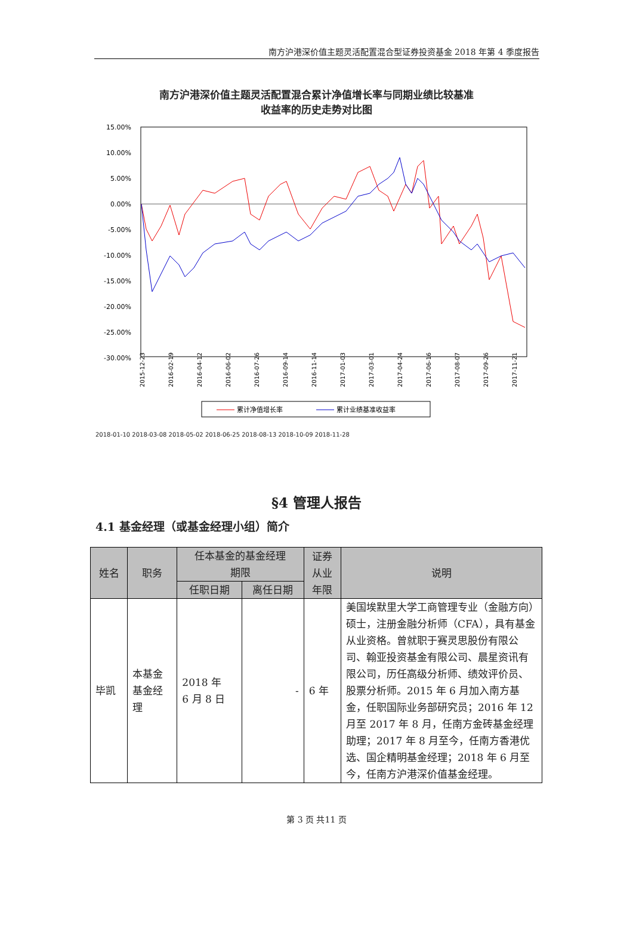南方沪港深价值主题灵活配置混合型证券投资基金 2018 年第 4 季度报告
南方沪港深价值主题灵活配置混合累计净值增长率与同期业绩比较基准
收益率的历史走势对比图
15.00%
10.00%
5.00%
0.00%
-5.00%
-10.00%
-15.00%
-20.00%
-25.00%
-30.00%
2015-12-23
2016-02-19
2016-04-12
2016-06-02
2016-07-26
2016-09-14
2016-11-14
2017-01-03
2017-03-01
2017-04-24
2017-06-16
2017-08-07
2017-09-26
2017-11-21
累计净值增长率
累计业绩基准收益率
2018-01-10 2018-03-08 2018-05-02 2018-06-25 2018-08-13 2018-10-09 2018-11-28
§4 管理人报告
4.1 基金经理（或基金经理小组）简介
| 姓名 | 职务 | 任本基金的基金经理 期限 | | 证券 从业 年限 | 说明 |
| --- | --- | --- | --- | --- | --- |
| | | 任职日期 | 离任日期 | | |
| 毕凯 | 本基金 基金经 理 | 2018 年 6 月 8 日 | - | 6 年 | 美国埃默里大学工商管理专业（金融方向）硕士，注册金融分析师（CFA），具有基金从业资格。曾就职于赛灵思股份有限公司、翰亚投资基金有限公司、晨星资讯有限公司，历任高级分析师、绩效评价员、股票分析师。2015 年 6 月加入南方基金，任职国际业务部研究员；2016 年 12 月至 2017 年 8 月，任南方金砖基金经理助理；2017 年 8 月至今，任南方香港优选、国企精明基金经理；2018 年 6 月至今，任南方沪港深价值基金经理。 |
第 3 页 共11 页